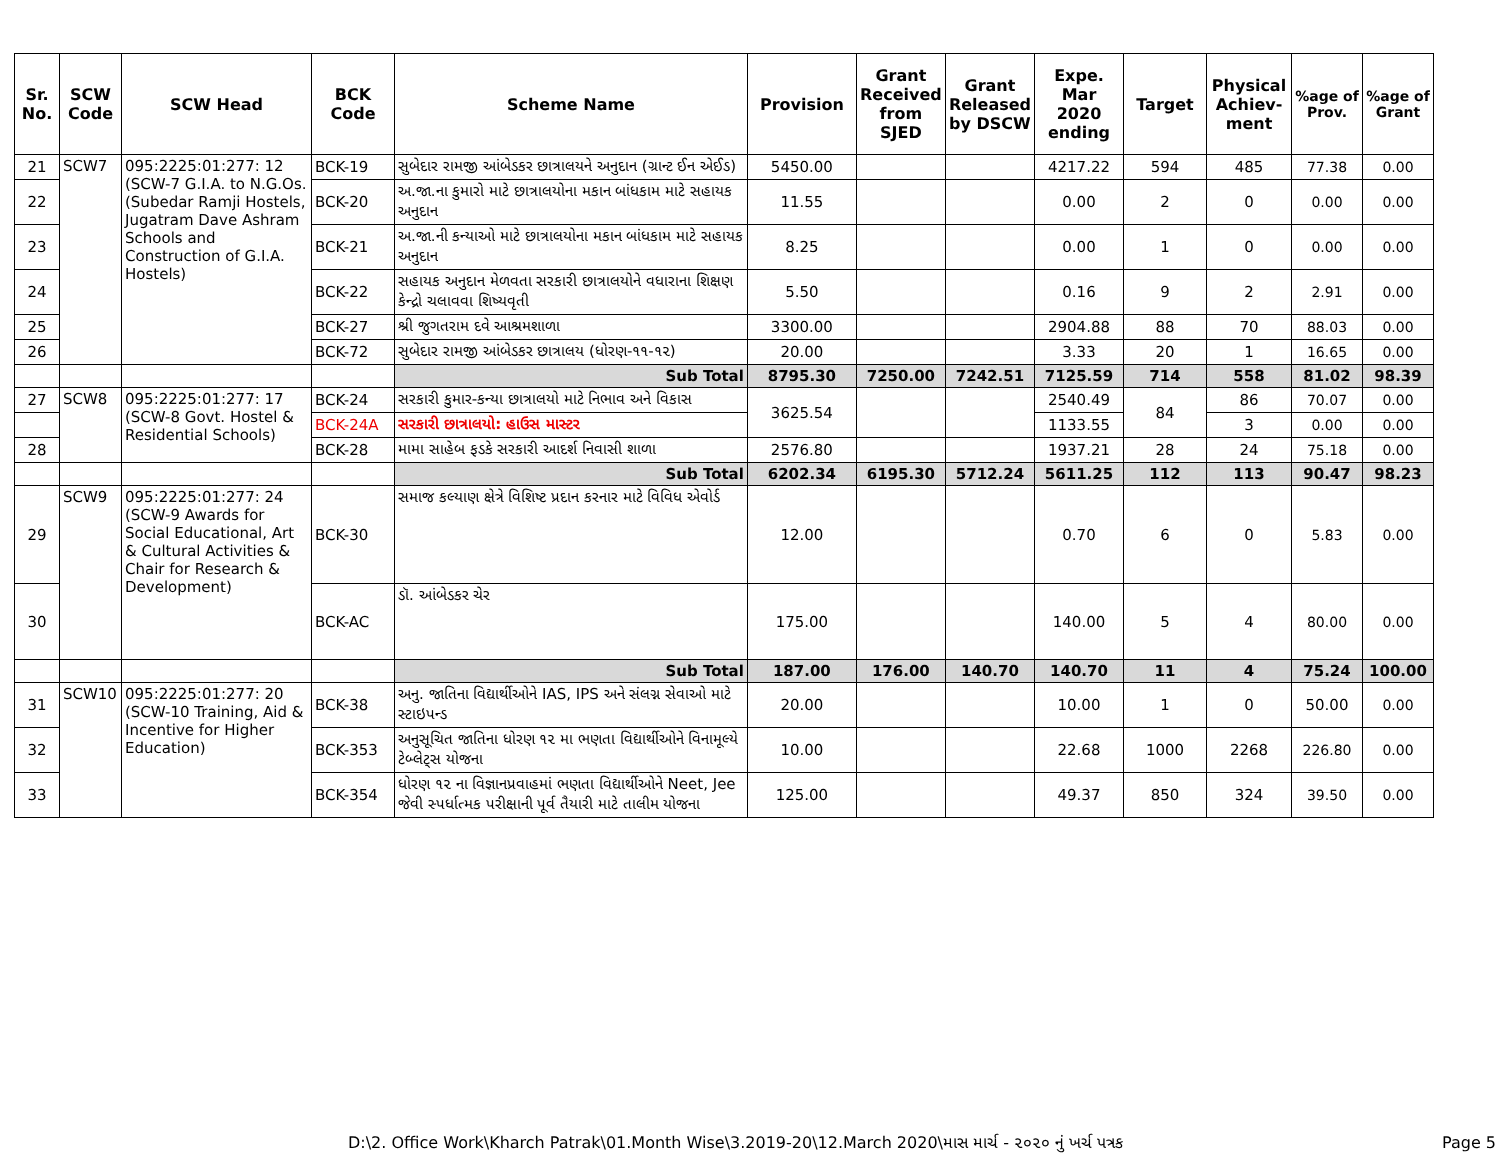| Sr. No. | SCW Code | SCW Head | BCK Code | Scheme Name | Provision | Grant Received from SJED | Grant Released by DSCW | Expe. Mar 2020 ending | Target | Physical Achiev-ment | %age of Prov. | %age of Grant |
| --- | --- | --- | --- | --- | --- | --- | --- | --- | --- | --- | --- | --- |
| 21 | SCW7 | 095:2225:01:277: 12 (SCW-7 G.I.A. to N.G.Os. (Subedar Ramji Hostels, Jugatram Dave Ashram Schools and Construction of G.I.A. Hostels) | BCK-19 | સુબેદાર રામજી આંબેડકર છાત્રાલયને અનુદાન (ગ્રાન્ટ ઈન એઈડ) | 5450.00 | | | 4217.22 | 594 | 485 | 77.38 | 0.00 |
| 22 | | | BCK-20 | અ.જા.ના કુમારો માટે છાત્રાલયોના મકાન બાંધકામ માટે સહાયક અનુદાન | 11.55 | | | 0.00 | 2 | 0 | 0.00 | 0.00 |
| 23 | | | BCK-21 | અ.જા.ની કન્યાઓ માટે છાત્રાલયોના મકાન બાંધકામ માટે સહાયક અનુદાન | 8.25 | | | 0.00 | 1 | 0 | 0.00 | 0.00 |
| 24 | | | BCK-22 | સહાયક અનુદાન મેળવતા સરકારી છાત્રાલયોને વધારાના શિક્ષણ કેન્દ્રો ચલાવવા શિષ્યવૃતી | 5.50 | | | 0.16 | 9 | 2 | 2.91 | 0.00 |
| 25 | | | BCK-27 | શ્રી જુગતરામ દવે આશ્રમશાળા | 3300.00 | | | 2904.88 | 88 | 70 | 88.03 | 0.00 |
| 26 | | | BCK-72 | સુબેદાર રામજી આંબેડકર છાત્રાલય (ધોરણ-૧૧-૧૨) | 20.00 | | | 3.33 | 20 | 1 | 16.65 | 0.00 |
| | | | | Sub Total | 8795.30 | 7250.00 | 7242.51 | 7125.59 | 714 | 558 | 81.02 | 98.39 |
| 27 | SCW8 | 095:2225:01:277: 17 (SCW-8 Govt. Hostel & Residential Schools) | BCK-24 | સરકારી કુમાર-કન્યા છાત્રાલયો માટે નિભાવ અને વિકાસ | 3625.54 | | | 2540.49 | 84 | 86 | 70.07 | 0.00 |
| | | | BCK-24A | સરકારી છાત્રાલયો: હાઉસ માસ્ટર | | | | 1133.55 | | 3 | 0.00 | 0.00 |
| 28 | | | BCK-28 | મામા સાહેબ ફડકે સરકારી આદર્શ નિવાસી શાળા | 2576.80 | | | 1937.21 | 28 | 24 | 75.18 | 0.00 |
| | | | | Sub Total | 6202.34 | 6195.30 | 5712.24 | 5611.25 | 112 | 113 | 90.47 | 98.23 |
| 29 | SCW9 | 095:2225:01:277: 24 (SCW-9 Awards for Social Educational, Art & Cultural Activities & Chair for Research & Development) | BCK-30 | સમાજ કલ્યાણ ક્ષેત્રે વિશિષ્ટ પ્રદાન કરનાર માટે વિવિધ એવોર્ડ | 12.00 | | | 0.70 | 6 | 0 | 5.83 | 0.00 |
| 30 | | | BCK-AC | ડૉ. આંબેડકર ચેર | 175.00 | | | 140.00 | 5 | 4 | 80.00 | 0.00 |
| | | | | Sub Total | 187.00 | 176.00 | 140.70 | 140.70 | 11 | 4 | 75.24 | 100.00 |
| 31 | SCW10 | 095:2225:01:277: 20 (SCW-10 Training, Aid & Incentive for Higher Education) | BCK-38 | અનુ. જાતિના વિદ્યાર્થીઓને IAS, IPS અને સંલગ્ન સેવાઓ માટે સ્ટાઇપન્ડ | 20.00 | | | 10.00 | 1 | 0 | 50.00 | 0.00 |
| 32 | | | BCK-353 | અનુસૂચિત જાતિના ધોરણ ૧૨ મા ભણતા વિદ્યાર્થીઓને વિનામૂલ્યે ટેબ્લેટ્સ યોજના | 10.00 | | | 22.68 | 1000 | 2268 | 226.80 | 0.00 |
| 33 | | | BCK-354 | ધોરણ ૧૨ ના વિજ્ઞાનપ્રવાહમાં ભણતા વિદ્યાર્થીઓને Neet, Jee જેવી સ્પર્ધાત્મક પરીક્ષાની પૂર્વ તૈયારી માટે તાલીમ યોજના | 125.00 | | | 49.37 | 850 | 324 | 39.50 | 0.00 |
D:\2. Office Work\Kharch Patrak\01.Month Wise\3.2019-20\12.March 2020\માસ માર્ચ - ૨૦૨૦ નું ખર્ચ પત્રક
Page 5